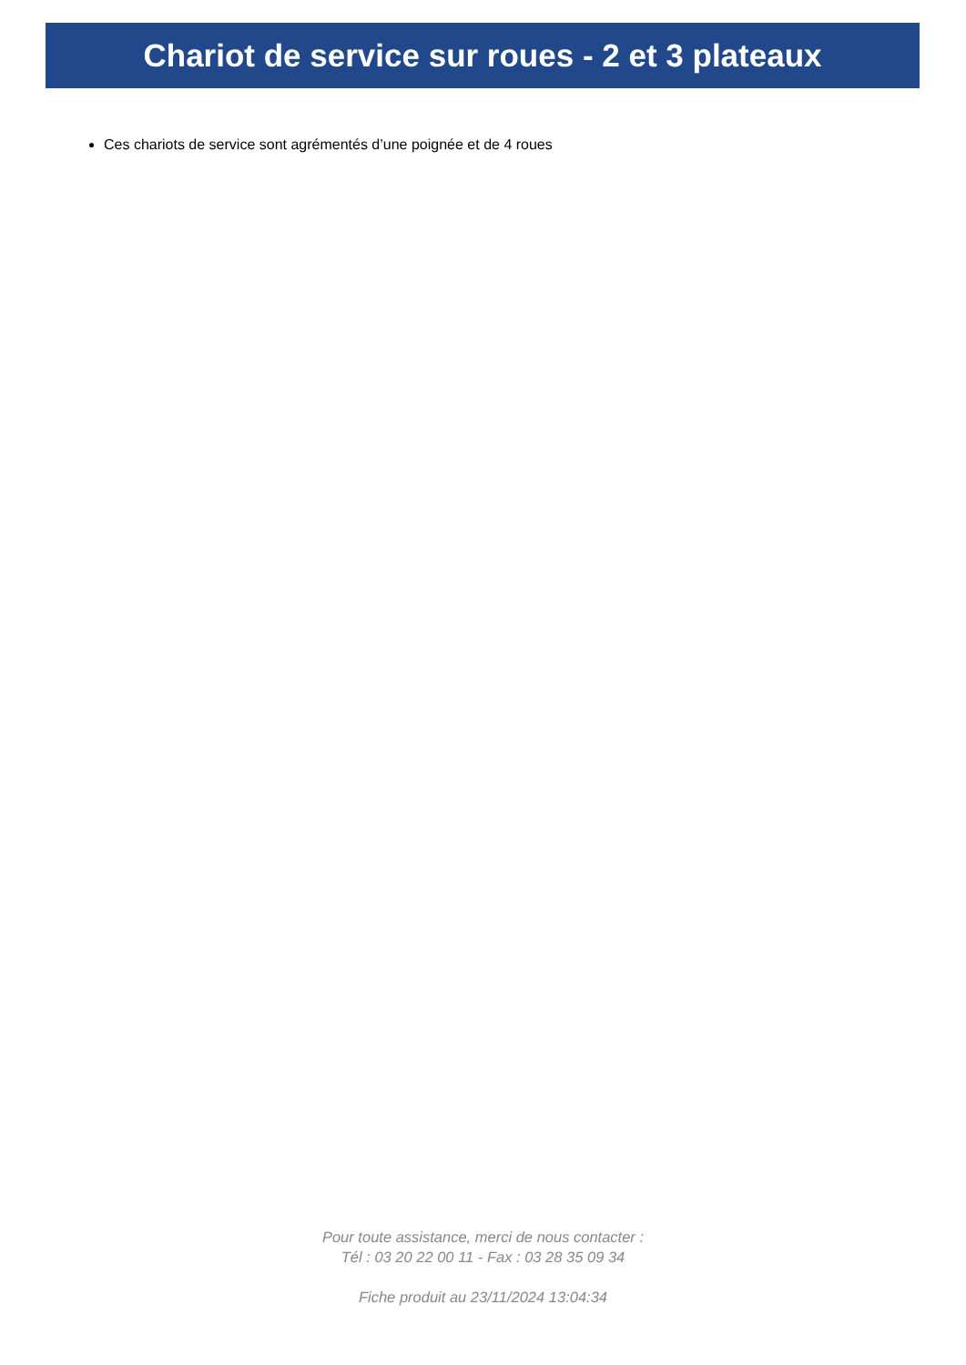Chariot de service sur roues - 2 et 3 plateaux
Ces chariots de service sont agrémentés d’une poignée et de 4 roues
Pour toute assistance, merci de nous contacter :
Tél : 03 20 22 00 11 - Fax : 03 28 35 09 34
Fiche produit au 23/11/2024 13:04:34